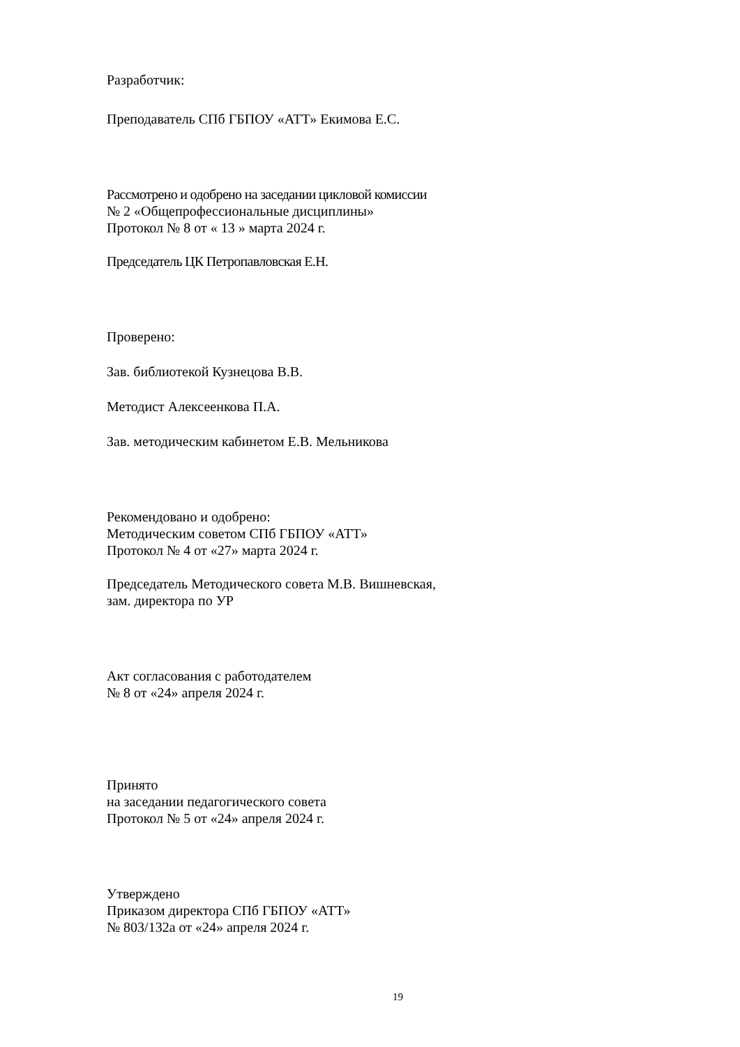Разработчик:
Преподаватель СПб ГБПОУ «АТТ» Екимова Е.С.
Рассмотрено и одобрено на заседании цикловой комиссии
№ 2 «Общепрофессиональные дисциплины»
Протокол № 8 от « 13 » марта 2024 г.
Председатель ЦК Петропавловская Е.Н.
Проверено:
Зав. библиотекой Кузнецова В.В.
Методист Алексеенкова П.А.
Зав. методическим кабинетом Е.В. Мельникова
Рекомендовано и одобрено:
Методическим советом СПб ГБПОУ «АТТ»
Протокол № 4 от «27» марта 2024 г.
Председатель Методического совета М.В. Вишневская,
зам. директора по УР
Акт согласования с работодателем
№ 8 от «24» апреля 2024 г.
Принято
на заседании педагогического совета
Протокол № 5 от «24» апреля 2024 г.
Утверждено
Приказом директора СПб ГБПОУ «АТТ»
№ 803/132а от «24» апреля 2024 г.
19